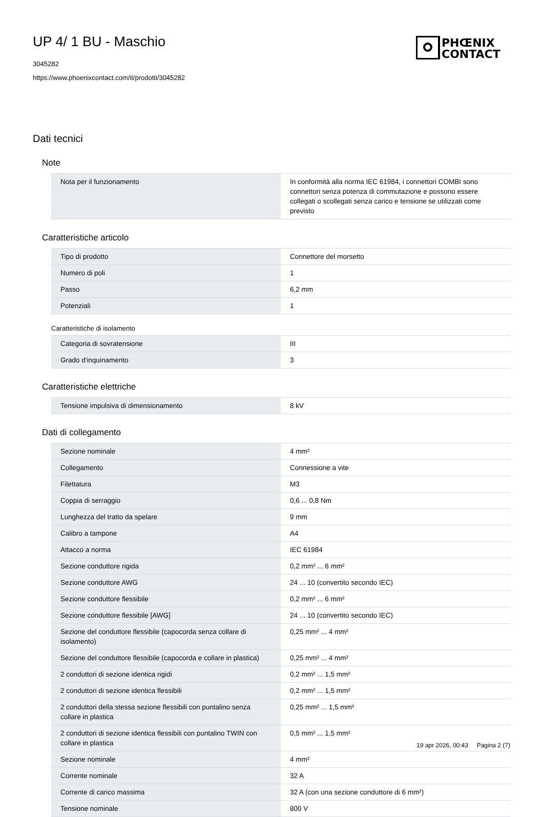PHŒNIX
CONTACT
UP 4/ 1 BU - Maschio
3045282
https://www.phoenixcontact.com/it/prodotti/3045282
Dati tecnici
Note
| Nota per il funzionamento | In conformità alla norma IEC 61984, i connettori COMBI sono connettori senza potenza di commutazione e possono essere collegati o scollegati senza carico e tensione se utilizzati come previsto |
Caratteristiche articolo
| Tipo di prodotto | Connettore del morsetto |
| Numero di poli | 1 |
| Passo | 6,2 mm |
| Potenziali | 1 |
Caratteristiche di isolamento
| Categoria di sovratensione | III |
| Grado d'inquinamento | 3 |
Caratteristiche elettriche
| Tensione impulsiva di dimensionamento | 8 kV |
Dati di collegamento
| Sezione nominale | 4 mm² |
| Collegamento | Connessione a vite |
| Filettatura | M3 |
| Coppia di serraggio | 0,6 ... 0,8 Nm |
| Lunghezza del tratto da spelare | 9 mm |
| Calibro a tampone | A4 |
| Attacco a norma | IEC 61984 |
| Sezione conduttore rigida | 0,2 mm² ... 6 mm² |
| Sezione conduttore AWG | 24 ... 10 (convertito secondo IEC) |
| Sezione conduttore flessibile | 0,2 mm² ... 6 mm² |
| Sezione conduttore flessibile [AWG] | 24 ... 10 (convertito secondo IEC) |
| Sezione del conduttore flessibile (capocorda senza collare di isolamento) | 0,25 mm² ... 4 mm² |
| Sezione del conduttore flessibile (capocorda e collare in plastica) | 0,25 mm² ... 4 mm² |
| 2 conduttori di sezione identica rigidi | 0,2 mm² ... 1,5 mm² |
| 2 conduttori di sezione identica flessibili | 0,2 mm² ... 1,5 mm² |
| 2 conduttori della stessa sezione flessibili con puntalino senza collare in plastica | 0,25 mm² ... 1,5 mm² |
| 2 conduttori di sezione identica flessibili con puntalino TWIN con collare in plastica | 0,5 mm² ... 1,5 mm² |
| Sezione nominale | 4 mm² |
| Corrente nominale | 32 A |
| Corrente di carico massima | 32 A (con una sezione conduttore di 6 mm²) |
| Tensione nominale | 800 V |
19 apr 2026, 00:43 Pagina 2 (7)